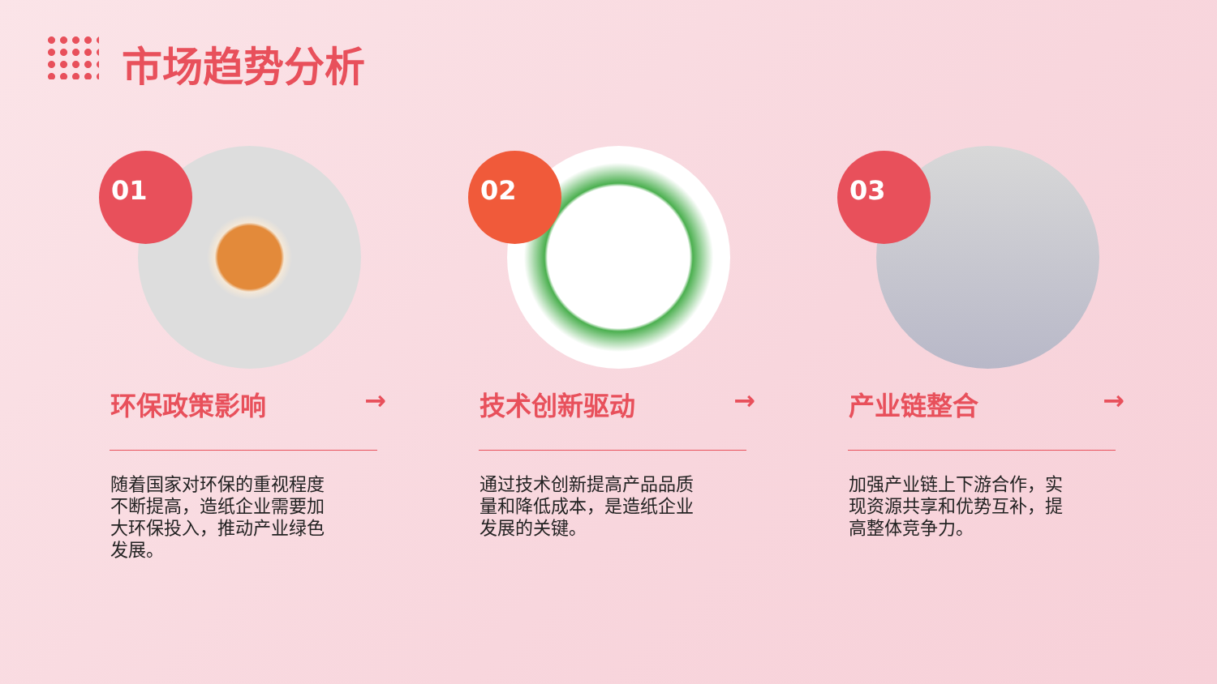市场趋势分析
01
环保政策影响 →
随着国家对环保的重视程度不断提高，造纸企业需要加大环保投入，推动产业绿色发展。
02
技术创新驱动 →
通过技术创新提高产品品质量和降低成本，是造纸企业发展的关键。
03
产业链整合 →
加强产业链上下游合作，实现资源共享和优势互补，提高整体竞争力。